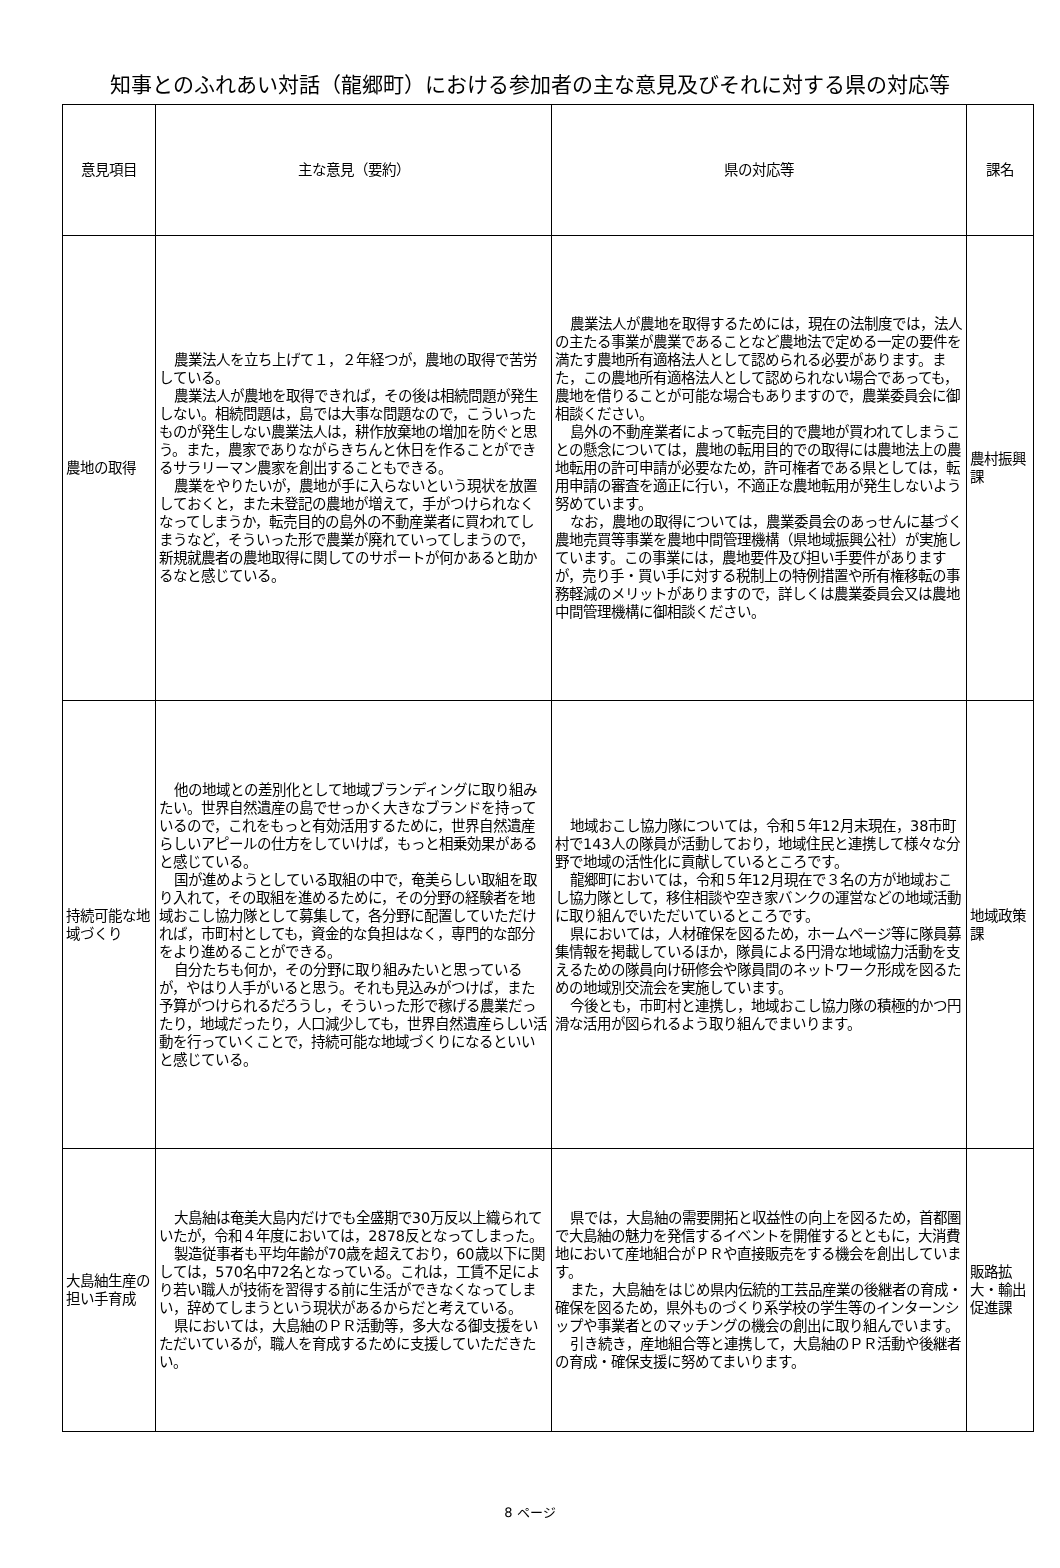知事とのふれあい対話（龍郷町）における参加者の主な意見及びそれに対する県の対応等
| 意見項目 | 主な意見（要約） | 県の対応等 | 課名 |
| --- | --- | --- | --- |
| 農地の取得 | 農業法人を立ち上げて１，２年経つが，農地の取得で苦労している。 農業法人が農地を取得できれば，その後は相続問題が発生しない。相続問題は，島では大事な問題なので，こういったものが発生しない農業法人は，耕作放棄地の増加を防ぐと思う。また，農家でありながらきちんと休日を作ることができるサラリーマン農家を創出することもできる。 農業をやりたいが，農地が手に入らないという現状を放置しておくと，また未登記の農地が増えて，手がつけられなくなってしまうか，転売目的の島外の不動産業者に買われてしまうなど，そういった形で農業が廃れていってしまうので，新規就農者の農地取得に関してのサポートが何かあると助かるなと感じている。 | 農業法人が農地を取得するためには，現在の法制度では，法人の主たる事業が農業であることなど農地法で定める一定の要件を満たす農地所有適格法人として認められる必要があります。また，この農地所有適格法人として認められない場合であっても，農地を借りることが可能な場合もありますので，農業委員会に御相談ください。 島外の不動産業者によって転売目的で農地が買われてしまうことの懸念については，農地の転用目的での取得には農地法上の農地転用の許可申請が必要なため，許可権者である県としては，転用申請の審査を適正に行い，不適正な農地転用が発生しないよう努めています。 なお，農地の取得については，農業委員会のあっせんに基づく農地売買等事業を農地中間管理機構（県地域振興公社）が実施しています。この事業には，農地要件及び担い手要件がありますが，売り手・買い手に対する税制上の特例措置や所有権移転の事務軽減のメリットがありますので，詳しくは農業委員会又は農地中間管理機構に御相談ください。 | 農村振興課 |
| 持続可能な地域づくり | 他の地域との差別化として地域ブランディングに取り組みたい。世界自然遺産の島でせっかく大きなブランドを持っているので，これをもっと有効活用するために，世界自然遺産らしいアピールの仕方をしていけば，もっと相乗効果があると感じている。 国が進めようとしている取組の中で，奄美らしい取組を取り入れて，その取組を進めるために，その分野の経験者を地域おこし協力隊として募集して，各分野に配置していただければ，市町村としても，資金的な負担はなく，専門的な部分をより進めることができる。 自分たちも何か，その分野に取り組みたいと思っているが，やはり人手がいると思う。それも見込みがつけば，また予算がつけられるだろうし，そういった形で稼げる農業だったり，地域だったり，人口減少しても，世界自然遺産らしい活動を行っていくことで，持続可能な地域づくりになるといいと感じている。 | 地域おこし協力隊については，令和５年12月末現在，38市町村で143人の隊員が活動しており，地域住民と連携して様々な分野で地域の活性化に貢献しているところです。 龍郷町においては，令和５年12月現在で３名の方が地域おこし協力隊として，移住相談や空き家バンクの運営などの地域活動に取り組んでいただいているところです。 県においては，人材確保を図るため，ホームページ等に隊員募集情報を掲載しているほか，隊員による円滑な地域協力活動を支えるための隊員向け研修会や隊員間のネットワーク形成を図るための地域別交流会を実施しています。 今後とも，市町村と連携し，地域おこし協力隊の積極的かつ円滑な活用が図られるよう取り組んでまいります。 | 地域政策課 |
| 大島紬生産の担い手育成 | 大島紬は奄美大島内だけでも全盛期で30万反以上織られていたが，令和４年度においては，2878反となってしまった。 製造従事者も平均年齢が70歳を超えており，60歳以下に関しては，570名中72名となっている。これは，工賃不足により若い職人が技術を習得する前に生活ができなくなってしまい，辞めてしまうという現状があるからだと考えている。 県においては，大島紬のＰＲ活動等，多大なる御支援をいただいているが，職人を育成するために支援していただきたい。 | 県では，大島紬の需要開拓と収益性の向上を図るため，首都圏で大島紬の魅力を発信するイベントを開催するとともに，大消費地において産地組合がＰＲや直接販売をする機会を創出しています。 また，大島紬をはじめ県内伝統的工芸品産業の後継者の育成・確保を図るため，県外ものづくり系学校の学生等のインターンシップや事業者とのマッチングの機会の創出に取り組んでいます。 引き続き，産地組合等と連携して，大島紬のＰＲ活動や後継者の育成・確保支援に努めてまいります。 | 販路拡大・輸出促進課 |
8 ページ